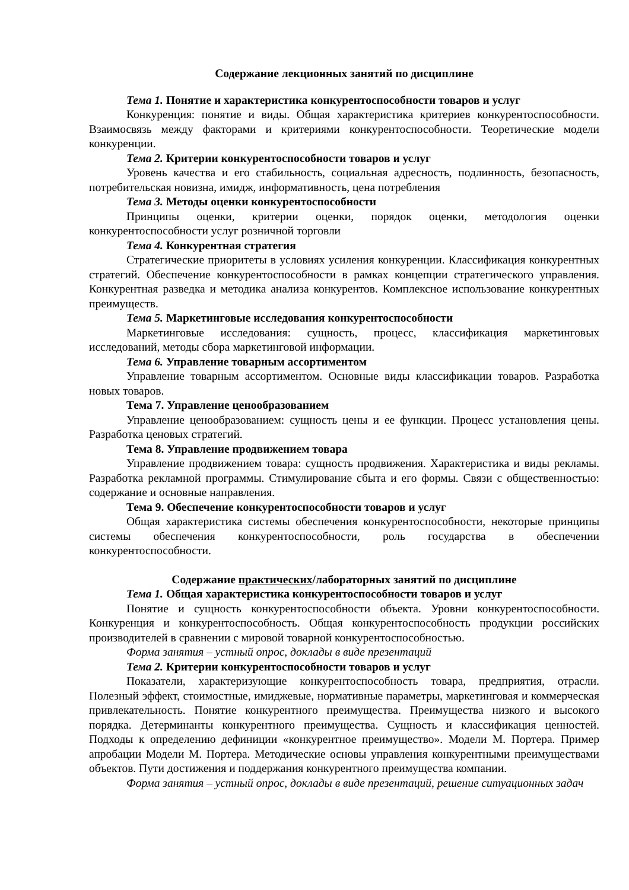Содержание лекционных занятий по дисциплине
Тема 1. Понятие и характеристика конкурентоспособности товаров и услуг
Конкуренция: понятие и виды. Общая характеристика критериев конкурентоспособности. Взаимосвязь между факторами и критериями конкурентоспособности. Теоретические модели конкуренции.
Тема 2. Критерии конкурентоспособности товаров и услуг
Уровень качества и его стабильность, социальная адресность, подлинность, безопасность, потребительская новизна, имидж, информативность, цена потребления
Тема 3. Методы оценки конкурентоспособности
Принципы оценки, критерии оценки, порядок оценки, методология оценки конкурентоспособности услуг розничной торговли
Тема 4. Конкурентная стратегия
Стратегические приоритеты в условиях усиления конкуренции. Классификация конкурентных стратегий. Обеспечение конкурентоспособности в рамках концепции стратегического управления. Конкурентная разведка и методика анализа конкурентов. Комплексное использование конкурентных преимуществ.
Тема 5. Маркетинговые исследования конкурентоспособности
Маркетинговые исследования: сущность, процесс, классификация маркетинговых исследований, методы сбора маркетинговой информации.
Тема 6. Управление товарным ассортиментом
Управление товарным ассортиментом. Основные виды классификации товаров. Разработка новых товаров.
Тема 7. Управление ценообразованием
Управление ценообразованием: сущность цены и ее функции. Процесс установления цены. Разработка ценовых стратегий.
Тема 8. Управление продвижением товара
Управление продвижением товара: сущность продвижения. Характеристика и виды рекламы. Разработка рекламной программы. Стимулирование сбыта и его формы. Связи с общественностью: содержание и основные направления.
Тема 9. Обеспечение конкурентоспособности товаров и услуг
Общая характеристика системы обеспечения конкурентоспособности, некоторые принципы системы обеспечения конкурентоспособности, роль государства в обеспечении конкурентоспособности.
Содержание практических/лабораторных занятий по дисциплине
Тема 1. Общая характеристика конкурентоспособности товаров и услуг
Понятие и сущность конкурентоспособности объекта. Уровни конкурентоспособности. Конкуренция и конкурентоспособность. Общая конкурентоспособность продукции российских производителей в сравнении с мировой товарной конкурентоспособностью.
Форма занятия – устный опрос, доклады в виде презентаций
Тема 2. Критерии конкурентоспособности товаров и услуг
Показатели, характеризующие конкурентоспособность товара, предприятия, отрасли. Полезный эффект, стоимостные, имиджевые, нормативные параметры, маркетинговая и коммерческая привлекательность. Понятие конкурентного преимущества. Преимущества низкого и высокого порядка. Детерминанты конкурентного преимущества. Сущность и классификация ценностей. Подходы к определению дефиниции «конкурентное преимущество». Модели М. Портера. Пример апробации Модели М. Портера. Методические основы управления конкурентными преимуществами объектов. Пути достижения и поддержания конкурентного преимущества компании.
Форма занятия – устный опрос, доклады в виде презентаций, решение ситуационных задач